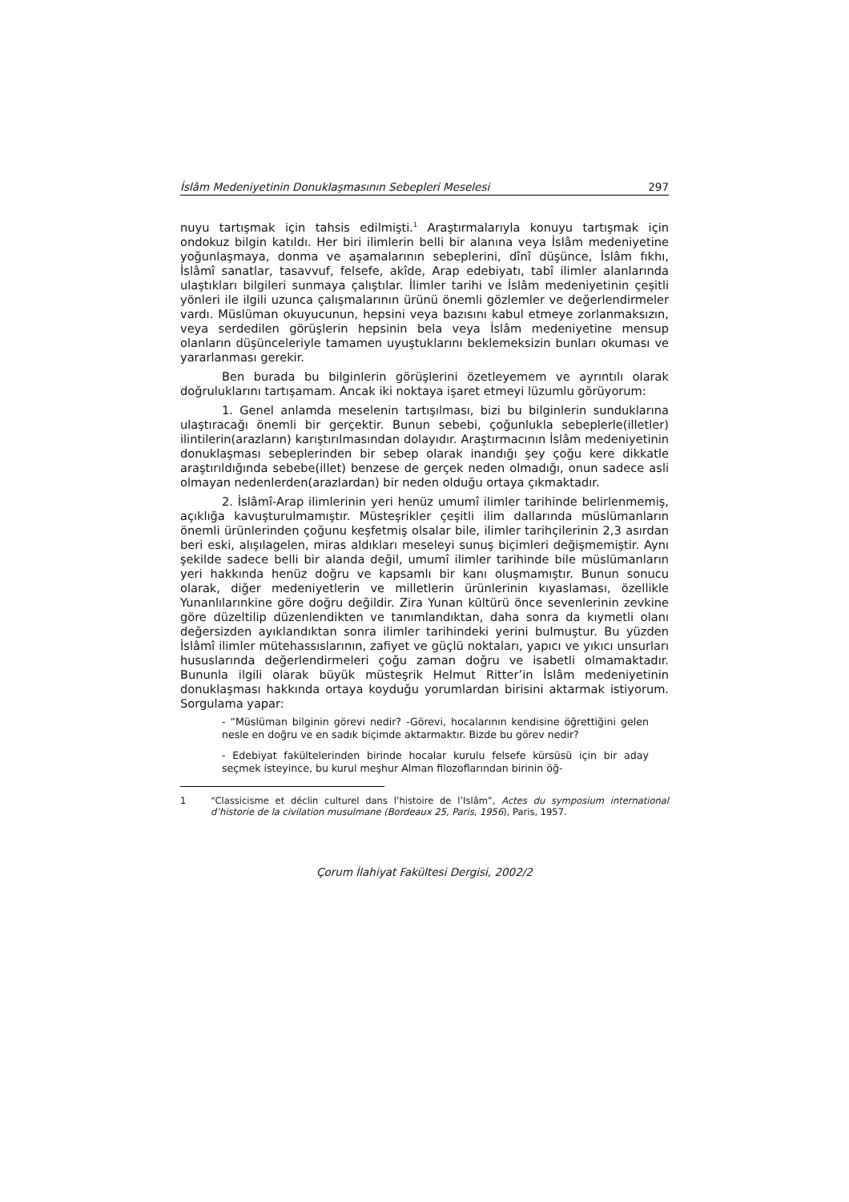İslâm Medeniyetinin Donuklaşmasının Sebepleri Meselesi 297
nuyu tartışmak için tahsis edilmişti.<sup>1</sup> Araştırmalarıyla konuyu tartışmak için ondokuz bilgin katıldı. Her biri ilimlerin belli bir alanına veya İslâm medeniyetine yoğunlaşmaya, donma ve aşamalarının sebeplerini, dînî düşünce, İslâm fıkhı, İslâmî sanatlar, tasavvuf, felsefe, akîde, Arap edebiyatı, tabî ilimler alanlarında ulaştıkları bilgileri sunmaya çalıştılar. İlimler tarihi ve İslâm medeniyetinin çeşitli yönleri ile ilgili uzunca çalışmalarının ürünü önemli gözlemler ve değerlendirmeler vardı. Müslüman okuyucunun, hepsini veya bazısını kabul etmeye zorlanmaksızın, veya serdedilen görüşlerin hepsinin bela veya İslâm medeniyetine mensup olanların düşünceleriyle tamamen uyuştuklarını beklemeksizin bunları okuması ve yararlanması gerekir.
Ben burada bu bilginlerin görüşlerini özetleyemem ve ayrıntılı olarak doğruluklarını tartışamam. Ancak iki noktaya işaret etmeyi lüzumlu görüyorum:
1. Genel anlamda meselenin tartışılması, bizi bu bilginlerin sunduklarına ulaştıracağı önemli bir gerçektir. Bunun sebebi, çoğunlukla sebeplerle(illetler) ilintilerin(arazların) karıştırılmasından dolayıdır. Araştırmacının İslâm medeniyetinin donuklaşması sebeplerinden bir sebep olarak inandığı şey çoğu kere dikkatle araştırıldığında sebebe(illet) benzese de gerçek neden olmadığı, onun sadece asli olmayan nedenlerden(arazlardan) bir neden olduğu ortaya çıkmaktadır.
2. İslâmî-Arap ilimlerinin yeri henüz umumî ilimler tarihinde belirlenmemiş, açıklığa kavuşturulmamıştır. Müsteşrikler çeşitli ilim dallarında müslümanların önemli ürünlerinden çoğunu keşfetmiş olsalar bile, ilimler tarihçilerinin 2,3 asırdan beri eski, alışılagelen, miras aldıkları meseleyi sunuş biçimleri değişmemiştir. Aynı şekilde sadece belli bir alanda değil, umumî ilimler tarihinde bile müslümanların yeri hakkında henüz doğru ve kapsamlı bir kanı oluşmamıştır. Bunun sonucu olarak, diğer medeniyetlerin ve milletlerin ürünlerinin kıyaslaması, özellikle Yunanlılarınkine göre doğru değildir. Zira Yunan kültürü önce sevenlerinin zevkine göre düzeltilip düzenlendikten ve tanımlandıktan, daha sonra da kıymetli olanı değersizden ayıklandıktan sonra ilimler tarihindeki yerini bulmuştur. Bu yüzden İslâmî ilimler mütehassıslarının, zafiyet ve güçlü noktaları, yapıcı ve yıkıcı unsurları hususlarında değerlendirmeleri çoğu zaman doğru ve isabetli olmamaktadır. Bununla ilgili olarak büyük müsteşrik Helmut Ritter’in İslâm medeniyetinin donuklaşması hakkında ortaya koyduğu yorumlardan birisini aktarmak istiyorum. Sorgulama yapar:
- “Müslüman bilginin görevi nedir? -Görevi, hocalarının kendisine öğrettiğini gelen nesle en doğru ve en sadık biçimde aktarmaktır. Bizde bu görev nedir?
- Edebiyat fakültelerinden birinde hocalar kurulu felsefe kürsüsü için bir aday seçmek isteyince, bu kurul meşhur Alman filozoflarından birinin öğ-
1 “Classicisme et déclin culturel dans l’histoire de l’Islâm”, Actes du symposium international d’historie de la civilation musulmane (Bordeaux 25, Paris, 1956), Paris, 1957.
Çorum İlahiyat Fakültesi Dergisi, 2002/2